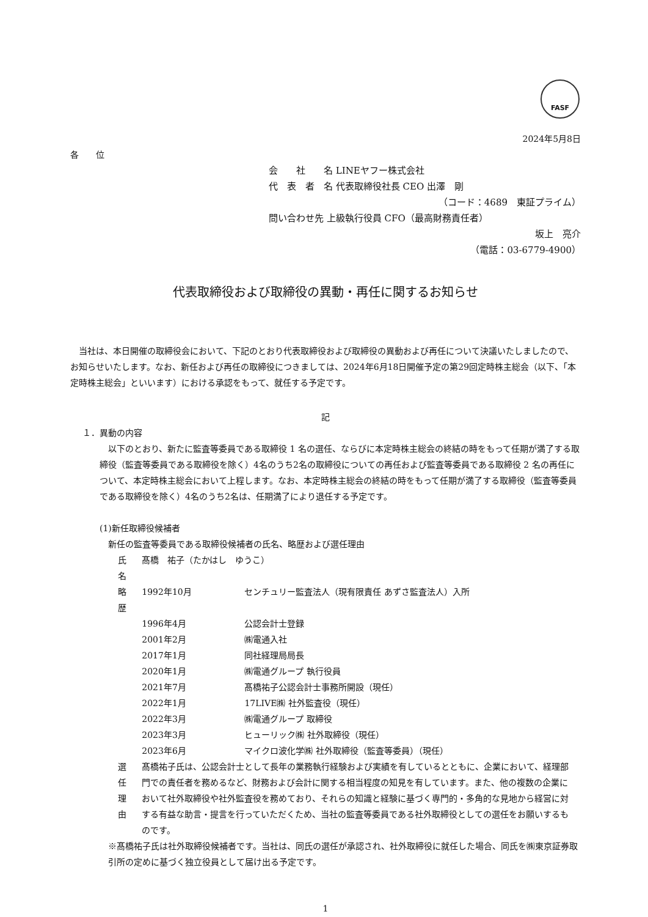FASF
2024年5月8日
各　　位
会　　社　　名 LINEヤフー株式会社
代　表　者　名 代表取締役社長 CEO 出澤　剛
（コード：4689　東証プライム）
問い合わせ先 上級執行役員 CFO（最高財務責任者）
坂上　亮介
（電話：03-6779-4900）
代表取締役および取締役の異動・再任に関するお知らせ
　当社は、本日開催の取締役会において、下記のとおり代表取締役および取締役の異動および再任について決議いたしましたので、お知らせいたします。なお、新任および再任の取締役につきましては、2024年6月18日開催予定の第29回定時株主総会（以下、「本定時株主総会」といいます）における承認をもって、就任する予定です。
記
１．異動の内容
　以下のとおり、新たに監査等委員である取締役 1 名の選任、ならびに本定時株主総会の終結の時をもって任期が満了する取締役（監査等委員である取締役を除く）4名のうち2名の取締役についての再任および監査等委員である取締役 2 名の再任について、本定時株主総会において上程します。なお、本定時株主総会の終結の時をもって任期が満了する取締役（監査等委員である取締役を除く）4名のうち2名は、任期満了により退任する予定です。
(1)新任取締役候補者
新任の監査等委員である取締役候補者の氏名、略歴および選任理由
| 氏名 | 髙橋 祐子（たかはし ゆうこ） | |
| 略歴 | 1992年10月 | センチュリー監査法人（現有限責任 あずさ監査法人）入所 |
| | 1996年4月 | 公認会計士登録 |
| | 2001年2月 | ㈱電通入社 |
| | 2017年1月 | 同社経理局局長 |
| | 2020年1月 | ㈱電通グループ 執行役員 |
| | 2021年7月 | 髙橋祐子公認会計士事務所開設（現任） |
| | 2022年1月 | 17LIVE㈱ 社外監査役（現任） |
| | 2022年3月 | ㈱電通グループ 取締役 |
| | 2023年3月 | ヒューリック㈱ 社外取締役（現任） |
| | 2023年6月 | マイクロ波化学㈱ 社外取締役（監査等委員）（現任） |
| 選任理由 | 髙橋祐子氏は、公認会計士として長年の業務執行経験および実績を有しているとともに、企業において、経理部門での責任者を務めるなど、財務および会計に関する相当程度の知見を有しています。また、他の複数の企業において社外取締役や社外監査役を務めており、それらの知識と経験に基づく専門的・多角的な見地から経営に対する有益な助言・提言を行っていただくため、当社の監査等委員である社外取締役としての選任をお願いするものです。 | |
※髙橋祐子氏は社外取締役候補者です。当社は、同氏の選任が承認され、社外取締役に就任した場合、同氏を㈱東京証券取引所の定めに基づく独立役員として届け出る予定です。
1